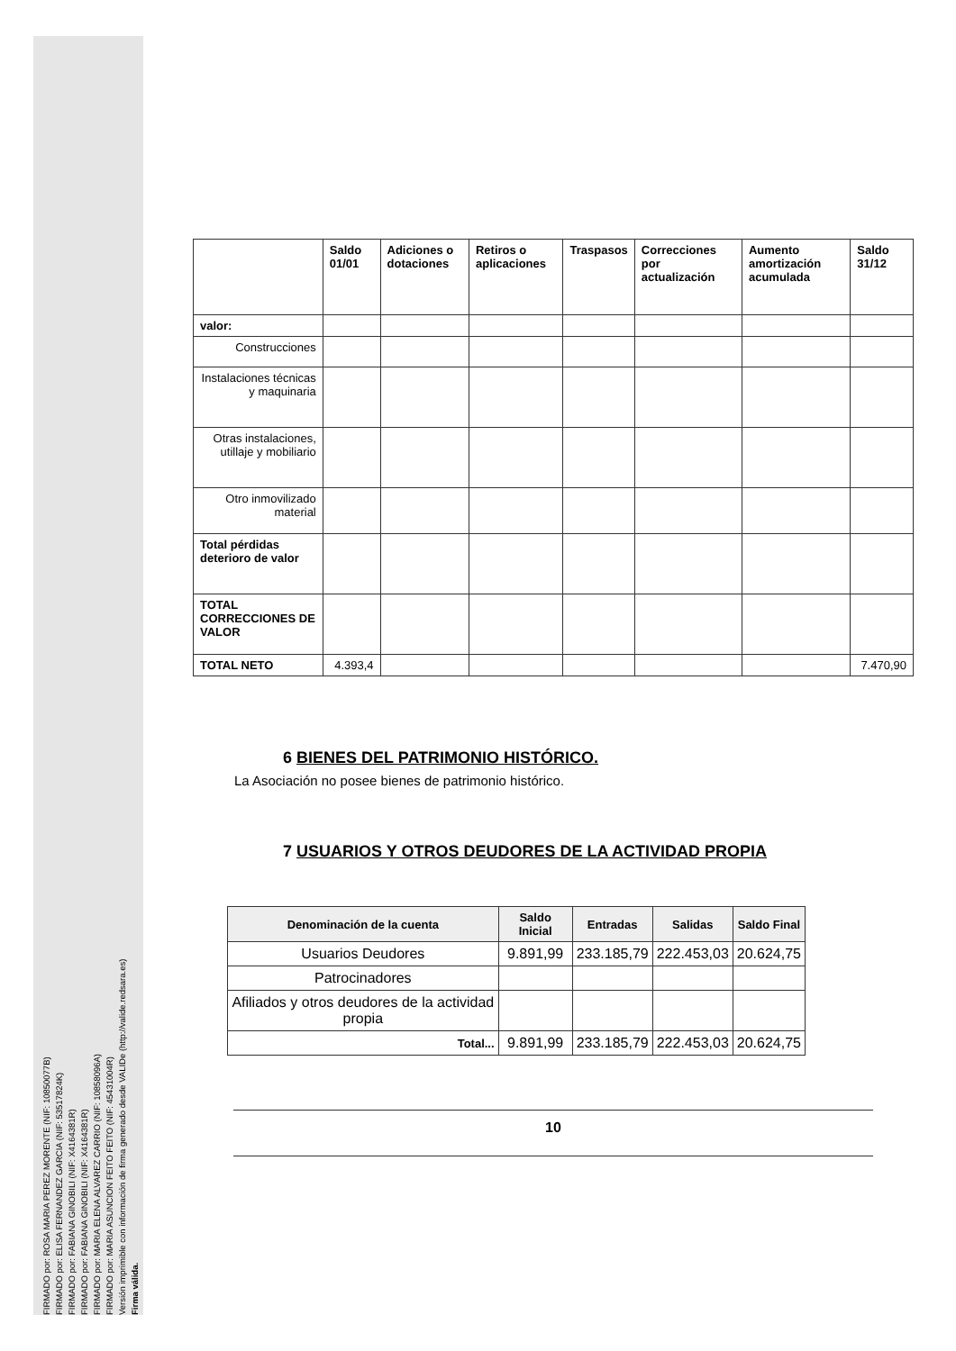FIRMADO por: ROSA MARIA PEREZ MORENTE (NIF: 10850077B)
FIRMADO por: ELISA FERNANDEZ GARCIA (NIF: 53517824K)
FIRMADO por: FABIANA GINOBILI (NIF: X4164381R)
FIRMADO por: FABIANA GINOBILI (NIF: X4164381R)
FIRMADO por: MARIA ELENA ALVAREZ CARRIO (NIF: 10858096A)
FIRMADO por: MARIA ASUNCION FEITO FEITO (NIF: 45431004R)
Versión imprimible con información de firma generado desde VALIDe (http://valide.redsara.es)
Firma válida.
| | Saldo 01/01 | Adiciones o dotaciones | Retiros o aplicaciones | Traspasos | Correcciones por actualización | Aumento amortización acumulada | Saldo 31/12 |
| --- | --- | --- | --- | --- | --- | --- | --- |
| valor: | | | | | | | |
| Construcciones | | | | | | | |
| Instalaciones técnicas y maquinaria | | | | | | | |
| Otras instalaciones, utillaje y mobiliario | | | | | | | |
| Otro inmovilizado material | | | | | | | |
| Total pérdidas deterioro de valor | | | | | | | |
| TOTAL CORRECCIONES DE VALOR | | | | | | | |
| TOTAL NETO | 4.393,4 | | | | | | 7.470,90 |
6 BIENES DEL PATRIMONIO HISTÓRICO.
La Asociación no posee bienes de patrimonio histórico.
7 USUARIOS Y OTROS DEUDORES DE LA ACTIVIDAD PROPIA
| Denominación de la cuenta | Saldo Inicial | Entradas | Salidas | Saldo Final |
| --- | --- | --- | --- | --- |
| Usuarios Deudores | 9.891,99 | 233.185,79 | 222.453,03 | 20.624,75 |
| Patrocinadores | | | | |
| Afiliados y otros deudores de la actividad propia | | | | |
| Total... | 9.891,99 | 233.185,79 | 222.453,03 | 20.624,75 |
10